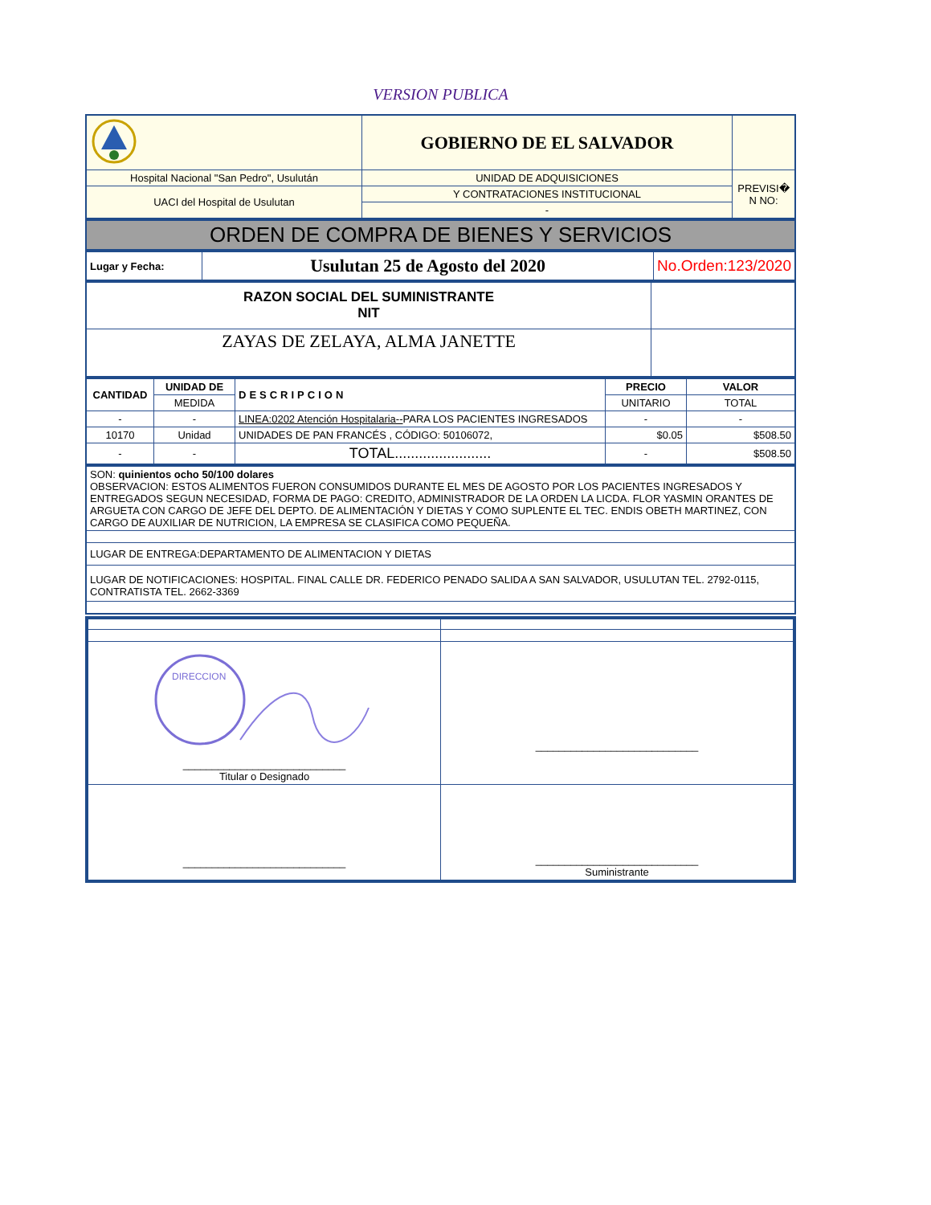VERSION PUBLICA
| | GOBIERNO DE EL SALVADOR | |
| Hospital Nacional "San Pedro", Usulután | UNIDAD DE ADQUISICIONES | PREVISI� N NO: |
| UACI del Hospital de Usulutan | Y CONTRATACIONES INSTITUCIONAL | |
| | - | |
| ORDEN DE COMPRA DE BIENES Y SERVICIOS |
| Lugar y Fecha: | Usulutan 25 de Agosto del 2020 | No.Orden:123/2020 |
| RAZON SOCIAL DEL SUMINISTRANTE NIT | |
| ZAYAS DE ZELAYA, ALMA JANETTE | |
| CANTIDAD | UNIDAD DE | DESCRIPCION | PRECIO | VALOR |
| --- | --- | --- | --- | --- |
| | MEDIDA | | UNITARIO | TOTAL |
| - | - | LINEA:0202 Atención Hospitalaria-- PARA LOS PACIENTES INGRESADOS | - | - |
| 10170 | Unidad | UNIDADES DE PAN FRANCÉS , CÓDIGO: 50106072, | $0.05 | $508.50 |
| - | - | TOTAL........................ | - | $508.50 |
| SON: quinientos ocho 50/100 dolares OBSERVACION: ESTOS ALIMENTOS FUERON CONSUMIDOS DURANTE EL MES DE AGOSTO POR LOS PACIENTES INGRESADOS Y ENTREGADOS SEGUN NECESIDAD, FORMA DE PAGO: CREDITO, ADMINISTRADOR DE LA ORDEN LA LICDA. FLOR YASMIN ORANTES DE ARGUETA CON CARGO DE JEFE DEL DEPTO. DE ALIMENTACIÓN Y DIETAS Y COMO SUPLENTE EL TEC. ENDIS OBETH MARTINEZ, CON CARGO DE AUXILIAR DE NUTRICION, LA EMPRESA SE CLASIFICA COMO PEQUEÑA. |
| LUGAR DE ENTREGA:DEPARTAMENTO DE ALIMENTACION Y DIETAS |
| LUGAR DE NOTIFICACIONES: HOSPITAL. FINAL CALLE DR. FEDERICO PENADO SALIDA A SAN SALVADOR, USULUTAN TEL. 2792-0115, CONTRATISTA TEL. 2662-3369 |
| DIRECCION ____________________________ Titular o Designado | ____________________________ |
| ____________________________ | ____________________________ Suministrante |